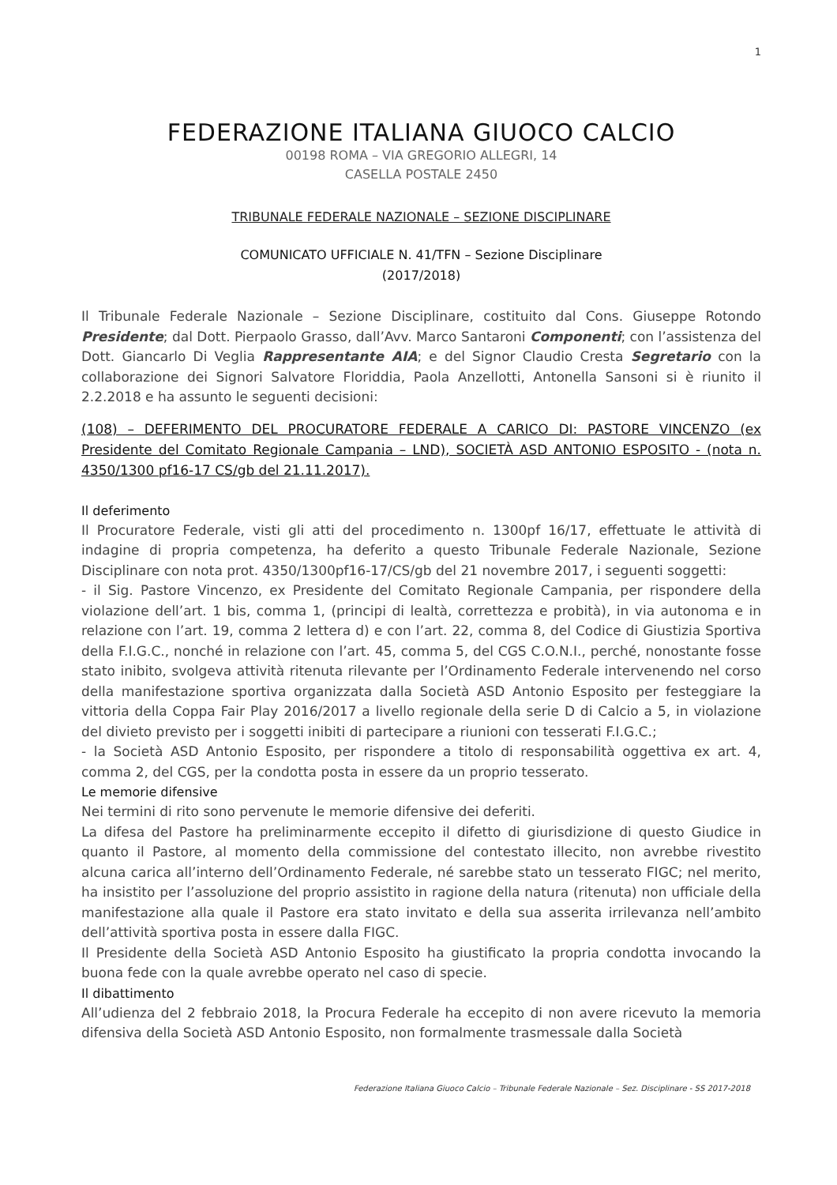1
FEDERAZIONE ITALIANA GIUOCO CALCIO
00198 ROMA – VIA GREGORIO ALLEGRI, 14
CASELLA POSTALE 2450
TRIBUNALE FEDERALE NAZIONALE – SEZIONE DISCIPLINARE
COMUNICATO UFFICIALE N. 41/TFN – Sezione Disciplinare
(2017/2018)
Il Tribunale Federale Nazionale – Sezione Disciplinare, costituito dal Cons. Giuseppe Rotondo Presidente; dal Dott. Pierpaolo Grasso, dall’Avv. Marco Santaroni Componenti; con l’assistenza del Dott. Giancarlo Di Veglia Rappresentante AIA; e del Signor Claudio Cresta Segretario con la collaborazione dei Signori Salvatore Floriddia, Paola Anzellotti, Antonella Sansoni si è riunito il 2.2.2018 e ha assunto le seguenti decisioni:
(108) – DEFERIMENTO DEL PROCURATORE FEDERALE A CARICO DI: PASTORE VINCENZO (ex Presidente del Comitato Regionale Campania – LND), SOCIETÀ ASD ANTONIO ESPOSITO - (nota n. 4350/1300 pf16-17 CS/gb del 21.11.2017).
Il deferimento
Il Procuratore Federale, visti gli atti del procedimento n. 1300pf 16/17, effettuate le attività di indagine di propria competenza, ha deferito a questo Tribunale Federale Nazionale, Sezione Disciplinare con nota prot. 4350/1300pf16-17/CS/gb del 21 novembre 2017, i seguenti soggetti:
- il Sig. Pastore Vincenzo, ex Presidente del Comitato Regionale Campania, per rispondere della violazione dell’art. 1 bis, comma 1, (principi di lealtà, correttezza e probità), in via autonoma e in relazione con l’art. 19, comma 2 lettera d) e con l’art. 22, comma 8, del Codice di Giustizia Sportiva della F.I.G.C., nonché in relazione con l’art. 45, comma 5, del CGS C.O.N.I., perché, nonostante fosse stato inibito, svolgeva attività ritenuta rilevante per l’Ordinamento Federale intervenendo nel corso della manifestazione sportiva organizzata dalla Società ASD Antonio Esposito per festeggiare la vittoria della Coppa Fair Play 2016/2017 a livello regionale della serie D di Calcio a 5, in violazione del divieto previsto per i soggetti inibiti di partecipare a riunioni con tesserati F.I.G.C.;
- la Società ASD Antonio Esposito, per rispondere a titolo di responsabilità oggettiva ex art. 4, comma 2, del CGS, per la condotta posta in essere da un proprio tesserato.
Le memorie difensive
Nei termini di rito sono pervenute le memorie difensive dei deferiti.
La difesa del Pastore ha preliminarmente eccepito il difetto di giurisdizione di questo Giudice in quanto il Pastore, al momento della commissione del contestato illecito, non avrebbe rivestito alcuna carica all’interno dell’Ordinamento Federale, né sarebbe stato un tesserato FIGC; nel merito, ha insistito per l’assoluzione del proprio assistito in ragione della natura (ritenuta) non ufficiale della manifestazione alla quale il Pastore era stato invitato e della sua asserita irrilevanza nell’ambito dell’attività sportiva posta in essere dalla FIGC.
Il Presidente della Società ASD Antonio Esposito ha giustificato la propria condotta invocando la buona fede con la quale avrebbe operato nel caso di specie.
Il dibattimento
All’udienza del 2 febbraio 2018, la Procura Federale ha eccepito di non avere ricevuto la memoria difensiva della Società ASD Antonio Esposito, non formalmente trasmessale dalla Società
Federazione Italiana Giuoco Calcio – Tribunale Federale Nazionale – Sez. Disciplinare - SS 2017-2018